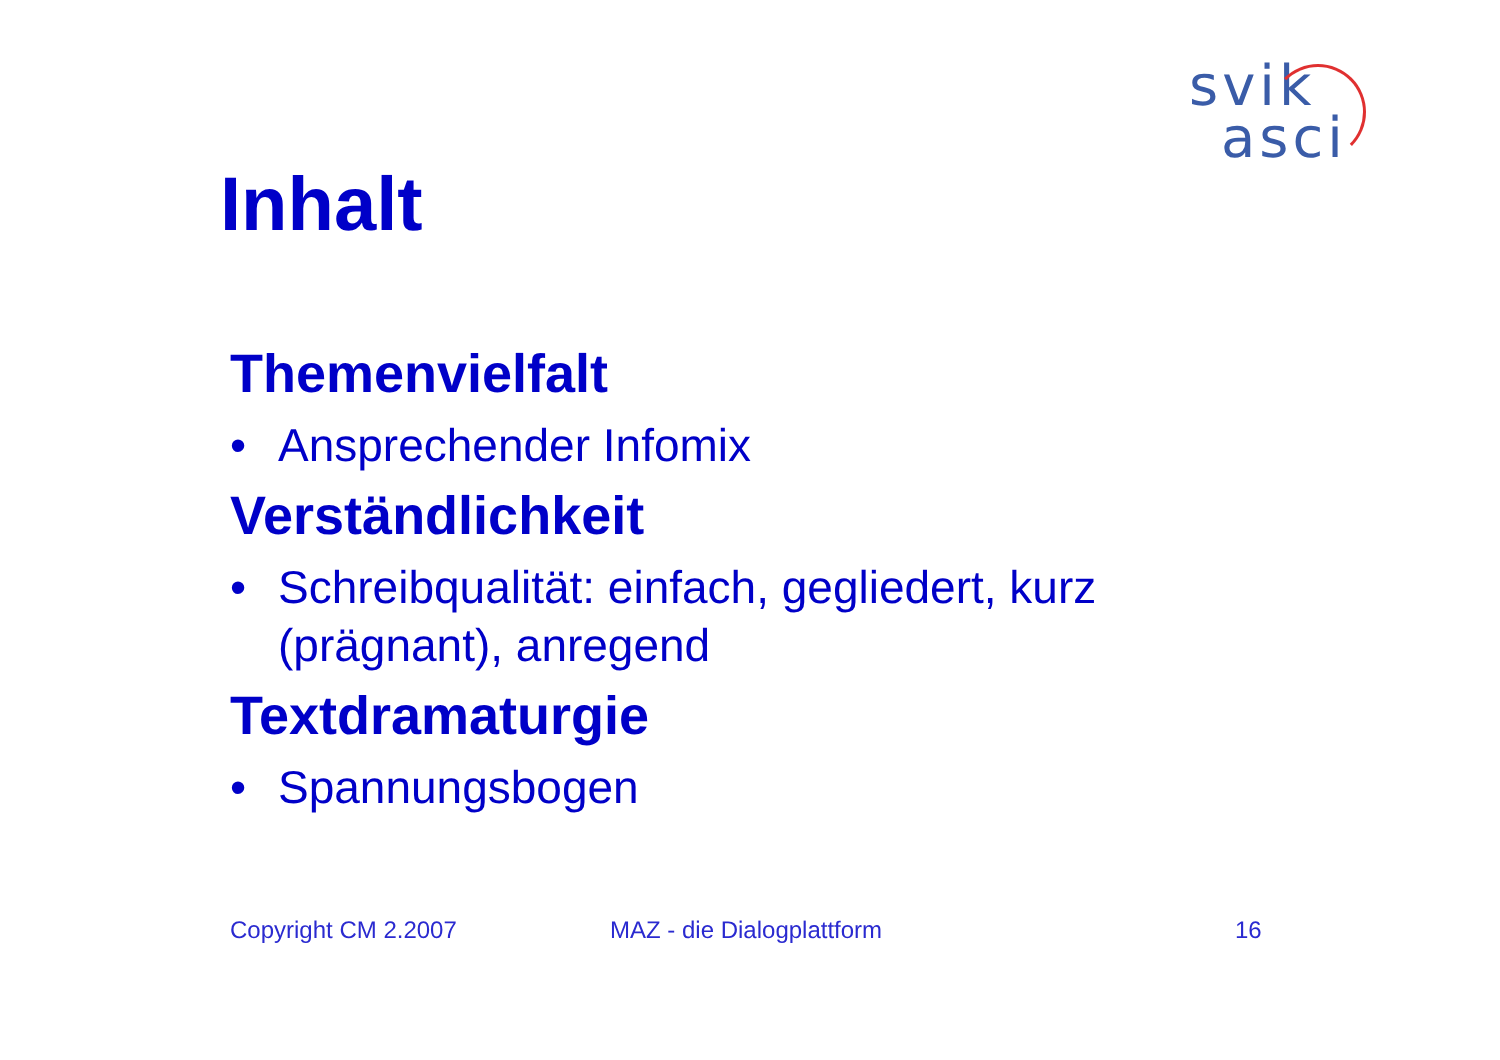svik
asci
Inhalt
Themenvielfalt
• Ansprechender Infomix
Verständlichkeit
• Schreibqualität: einfach, gegliedert, kurz (prägnant), anregend
Textdramaturgie
• Spannungsbogen
Copyright CM 2.2007 MAZ - die Dialogplattform 16